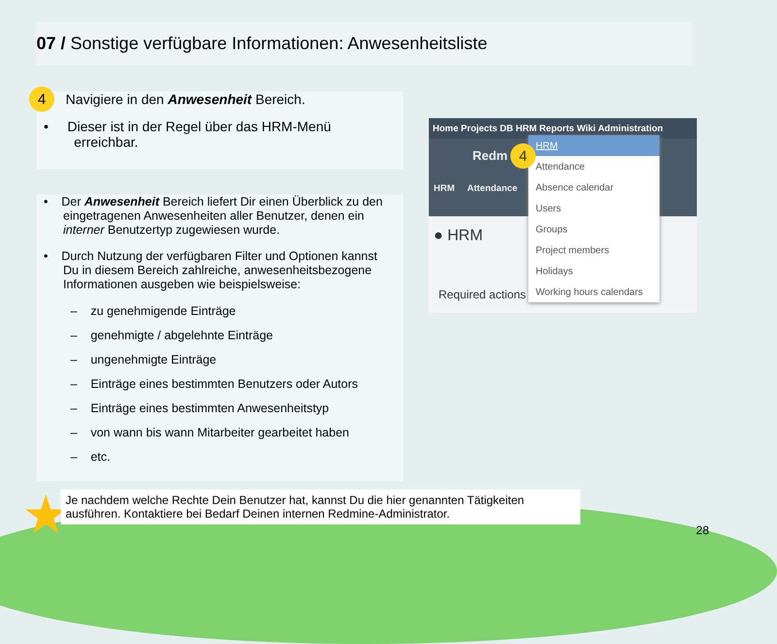07 / Sonstige verfügbare Informationen: Anwesenheitsliste
4 Navigiere in den Anwesenheit Bereich.
• Dieser ist in der Regel über das HRM-Menü
erreichbar.
• Der Anwesenheit Bereich liefert Dir einen Überblick zu den eingetragenen Anwesenheiten aller Benutzer, denen ein interner Benutzertyp zugewiesen wurde.
• Durch Nutzung der verfügbaren Filter und Optionen kannst Du in diesem Bereich zahlreiche, anwesenheitsbezogene Informationen ausgeben wie beispielsweise:
– zu genehmigende Einträge
– genehmigte / abgelehnte Einträge
– ungenehmigte Einträge
– Einträge eines bestimmten Benutzers oder Autors
– Einträge eines bestimmten Anwesenheitstyp
– von wann bis wann Mitarbeiter gearbeitet haben
– etc.
Home Projects DB HRM Reports Wiki Administration
Redm
HRM Attendance
● HRM
Required actions
HRM
Attendance
Absence calendar
Users
Groups
Project members
Holidays
Working hours calendars
4
★
Je nachdem welche Rechte Dein Benutzer hat, kannst Du die hier genannten Tätigkeiten ausführen. Kontaktiere bei Bedarf Deinen internen Redmine-Administrator.
28